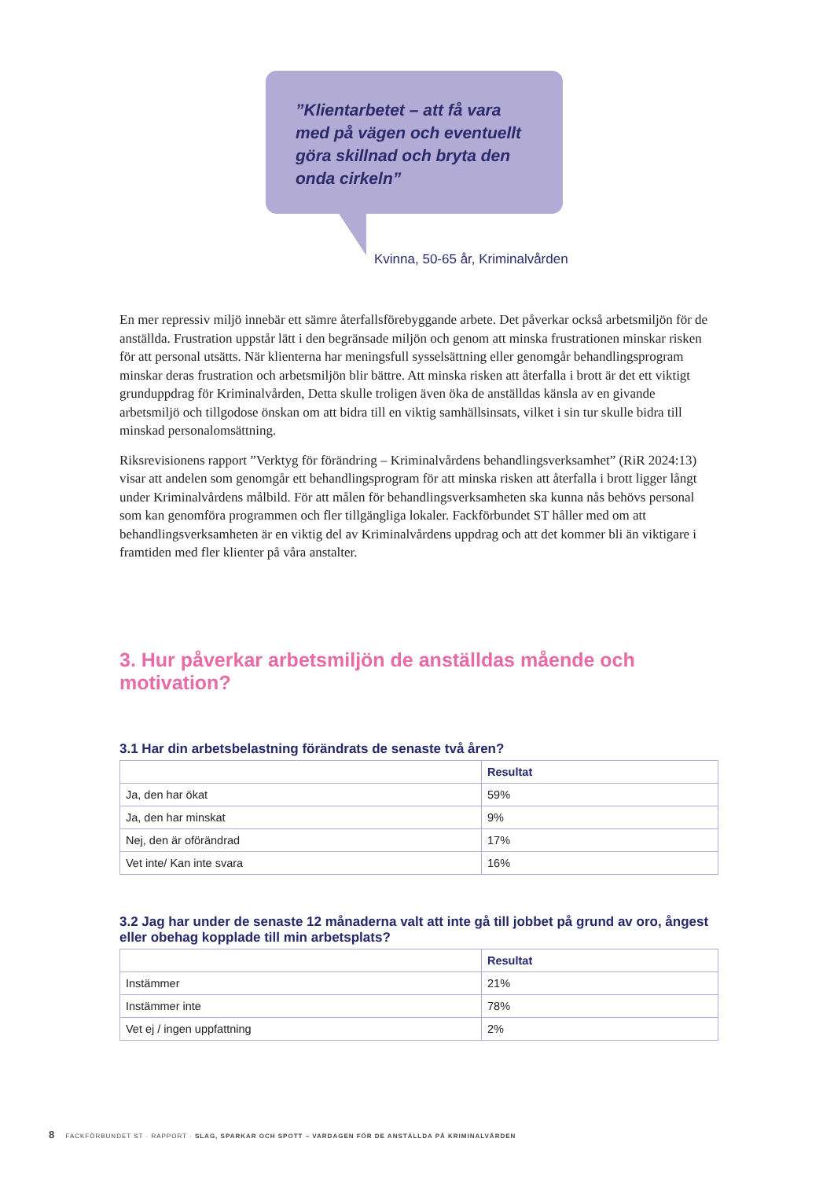”Klientarbetet – att få vara med på vägen och eventuellt göra skillnad och bryta den onda cirkeln”
Kvinna, 50-65 år, Kriminalvården
En mer repressiv miljö innebär ett sämre återfallsförebyggande arbete. Det påverkar också arbets­miljön för de anställda. Frustration uppstår lätt i den begränsade miljön och genom att minska frustrationen minskar risken för att personal utsätts. När klienterna har meningsfull sysselsättning eller genomgår behandlingsprogram minskar deras frustration och arbetsmiljön blir bättre. Att minska risken att återfalla i brott är det ett viktigt grunduppdrag för Kriminalvården, Detta skulle troligen även öka de anställdas känsla av en givande arbetsmiljö och tillgodose önskan om att bidra till en viktig samhällsinsats, vilket i sin tur skulle bidra till minskad personalomsättning.
Riksrevisionens rapport ”Verktyg för förändring – Kriminalvårdens behandlingsverksamhet” (RiR 2024:13) visar att andelen som genomgår ett behandlingsprogram för att minska risken att återfalla i brott ligger långt under Kriminalvårdens målbild. För att målen för behandlingsverksamheten ska kunna nås behövs personal som kan genomföra programmen och fler tillgängliga lokaler. Fackförbundet ST håller med om att behandlingsverksamheten är en viktig del av Kriminalvårdens uppdrag och att det kommer bli än viktigare i framtiden med fler klienter på våra anstalter.
3. Hur påverkar arbetsmiljön de anställdas mående och motivation?
3.1 Har din arbetsbelastning förändrats de senaste två åren?
| | Resultat |
| --- | --- |
| Ja, den har ökat | 59% |
| Ja, den har minskat | 9% |
| Nej, den är oförändrad | 17% |
| Vet inte/ Kan inte svara | 16% |
3.2 Jag har under de senaste 12 månaderna valt att inte gå till jobbet på grund av oro, ångest eller obehag kopplade till min arbetsplats?
| | Resultat |
| --- | --- |
| Instämmer | 21% |
| Instämmer inte | 78% |
| Vet ej / ingen uppfattning | 2% |
8 FACKFÖRBUNDET ST · RAPPORT · SLAG, SPARKAR OCH SPOTT – VARDAGEN FÖR DE ANSTÄLLDA PÅ KRIMINALVÅRDEN